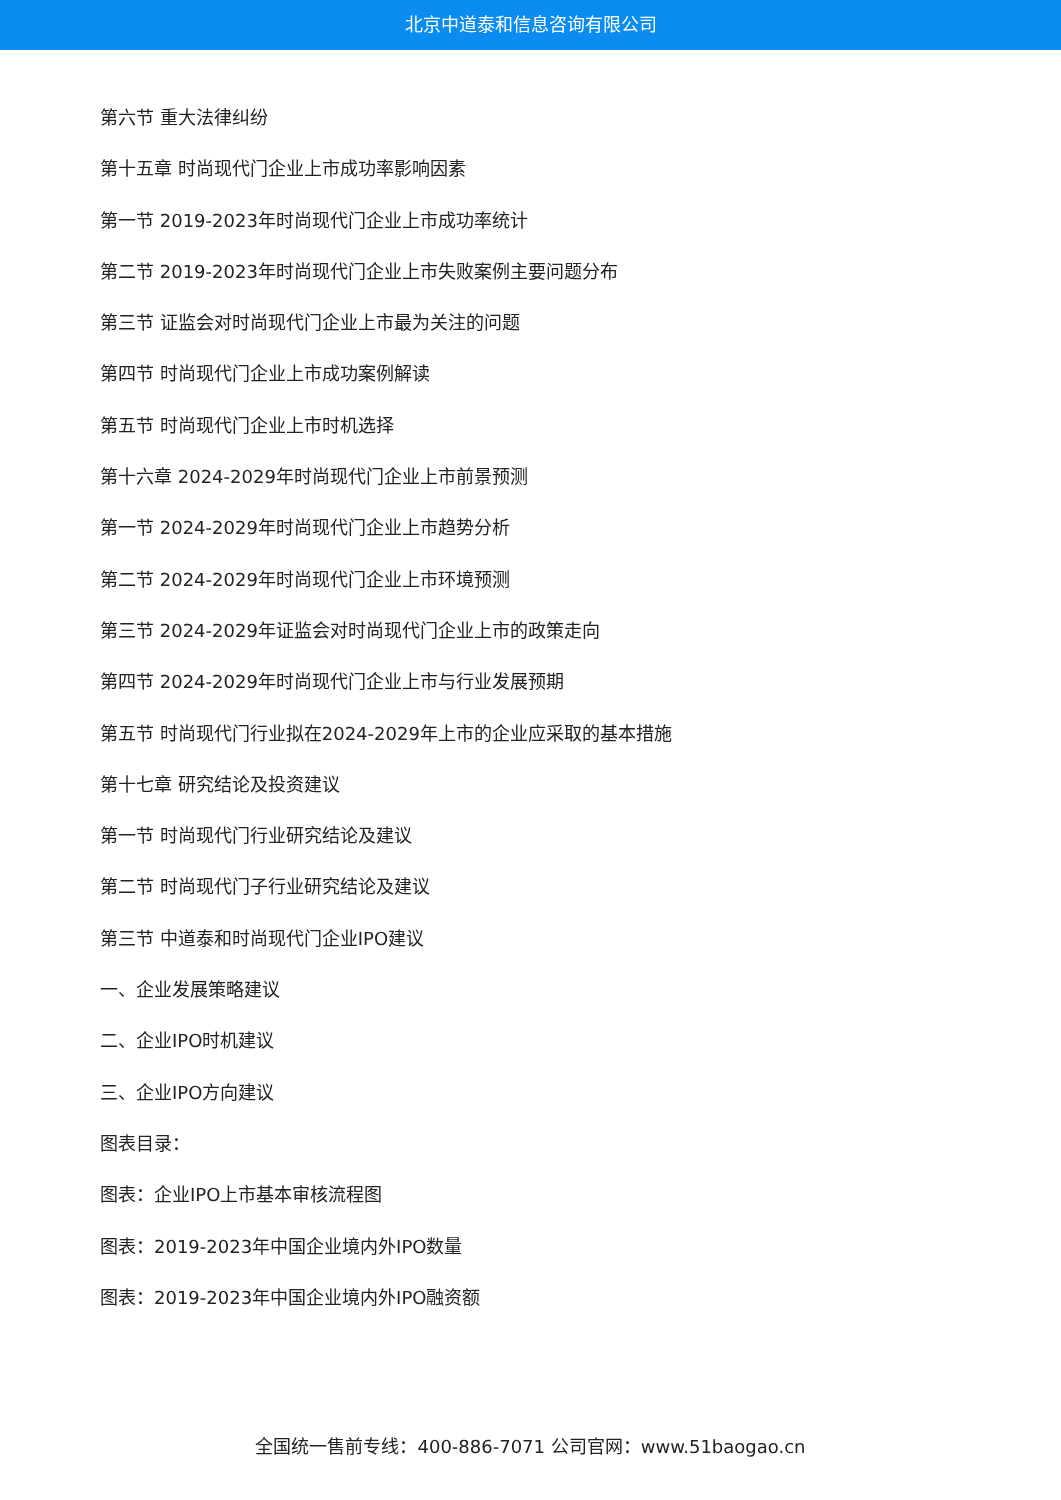北京中道泰和信息咨询有限公司
第六节 重大法律纠纷
第十五章 时尚现代门企业上市成功率影响因素
第一节 2019-2023年时尚现代门企业上市成功率统计
第二节 2019-2023年时尚现代门企业上市失败案例主要问题分布
第三节 证监会对时尚现代门企业上市最为关注的问题
第四节 时尚现代门企业上市成功案例解读
第五节 时尚现代门企业上市时机选择
第十六章 2024-2029年时尚现代门企业上市前景预测
第一节 2024-2029年时尚现代门企业上市趋势分析
第二节 2024-2029年时尚现代门企业上市环境预测
第三节 2024-2029年证监会对时尚现代门企业上市的政策走向
第四节 2024-2029年时尚现代门企业上市与行业发展预期
第五节 时尚现代门行业拟在2024-2029年上市的企业应采取的基本措施
第十七章 研究结论及投资建议
第一节 时尚现代门行业研究结论及建议
第二节 时尚现代门子行业研究结论及建议
第三节 中道泰和时尚现代门企业IPO建议
一、企业发展策略建议
二、企业IPO时机建议
三、企业IPO方向建议
图表目录：
图表：企业IPO上市基本审核流程图
图表：2019-2023年中国企业境内外IPO数量
图表：2019-2023年中国企业境内外IPO融资额
全国统一售前专线：400-886-7071 公司官网：www.51baogao.cn